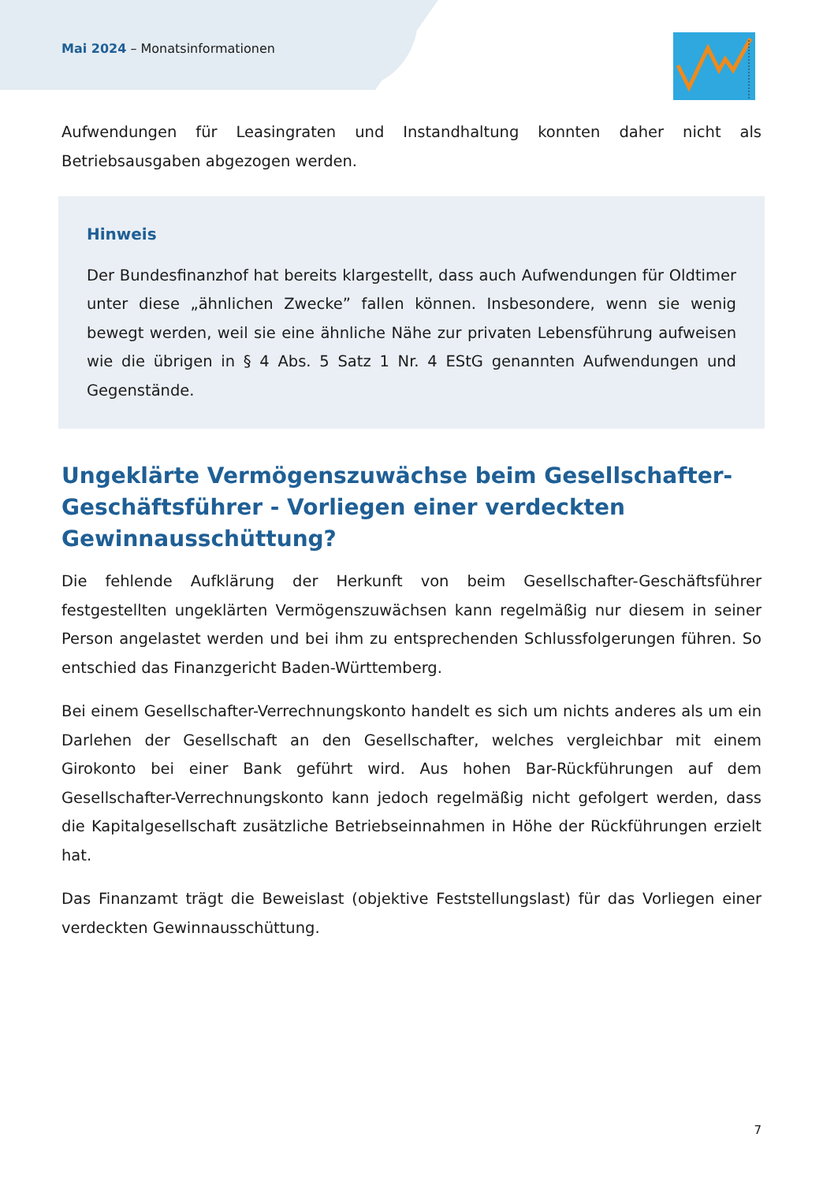Mai 2024 – Monatsinformationen
Aufwendungen für Leasingraten und Instandhaltung konnten daher nicht als Betriebsausgaben abgezogen werden.
Hinweis
Der Bundesfinanzhof hat bereits klargestellt, dass auch Aufwendungen für Oldtimer unter diese „ähnlichen Zwecke” fallen können. Insbesondere, wenn sie wenig bewegt werden, weil sie eine ähnliche Nähe zur privaten Lebensführung aufweisen wie die übrigen in § 4 Abs. 5 Satz 1 Nr. 4 EStG genannten Aufwendungen und Gegenstände.
Ungeklärte Vermögenszuwächse beim Gesellschafter-
Geschäftsführer - Vorliegen einer verdeckten
Gewinnausschüttung?
Die fehlende Aufklärung der Herkunft von beim Gesellschafter-Geschäftsführer festgestellten ungeklärten Vermögenszuwächsen kann regelmäßig nur diesem in seiner Person angelastet werden und bei ihm zu entsprechenden Schlussfolgerungen führen. So entschied das Finanzgericht Baden-Württemberg.
Bei einem Gesellschafter-Verrechnungskonto handelt es sich um nichts anderes als um ein Darlehen der Gesellschaft an den Gesellschafter, welches vergleichbar mit einem Girokonto bei einer Bank geführt wird. Aus hohen Bar-Rückführungen auf dem Gesellschafter-Verrechnungskonto kann jedoch regelmäßig nicht gefolgert werden, dass die Kapitalgesellschaft zusätzliche Betriebseinnahmen in Höhe der Rückführungen erzielt hat.
Das Finanzamt trägt die Beweislast (objektive Feststellungslast) für das Vorliegen einer verdeckten Gewinnausschüttung.
7